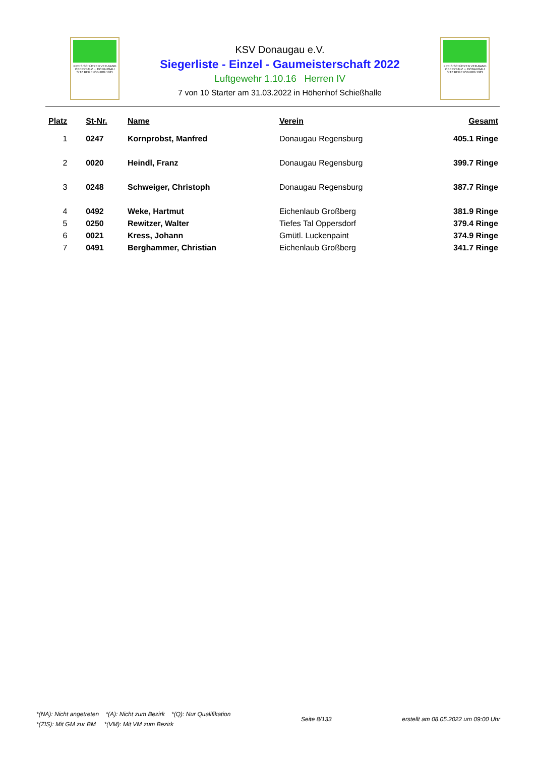KREIS SCHÜTZEN VER-BAND
OBERPFALZ u. DONAUGAU
SITZ REGENSBURG 1921
KSV Donaugau e.V.
Siegerliste - Einzel - Gaumeisterschaft 2022
Luftgewehr 1.10.16 Herren IV
7 von 10 Starter am 31.03.2022 in Höhenhof Schießhalle
KREIS SCHÜTZEN VER-BAND
OBERPFALZ u. DONAUGAU
SITZ REGENSBURG 1921
| Platz | St-Nr. | Name | Verein | Gesamt |
| --- | --- | --- | --- | --- |
| 1 | 0247 | Kornprobst, Manfred | Donaugau Regensburg | 405.1 Ringe |
| 2 | 0020 | Heindl, Franz | Donaugau Regensburg | 399.7 Ringe |
| 3 | 0248 | Schweiger, Christoph | Donaugau Regensburg | 387.7 Ringe |
| 4 | 0492 | Weke, Hartmut | Eichenlaub Großberg | 381.9 Ringe |
| 5 | 0250 | Rewitzer, Walter | Tiefes Tal Oppersdorf | 379.4 Ringe |
| 6 | 0021 | Kress, Johann | Gmütl. Luckenpaint | 374.9 Ringe |
| 7 | 0491 | Berghammer, Christian | Eichenlaub Großberg | 341.7 Ringe |
*(NA): Nicht angetreten *(A): Nicht zum Bezirk *(Q): Nur Qualifikation
*(ZIS): Mit GM zur BM *(VM): Mit VM zum Bezirk
Seite 8/133 erstellt am 08.05.2022 um 09:00 Uhr